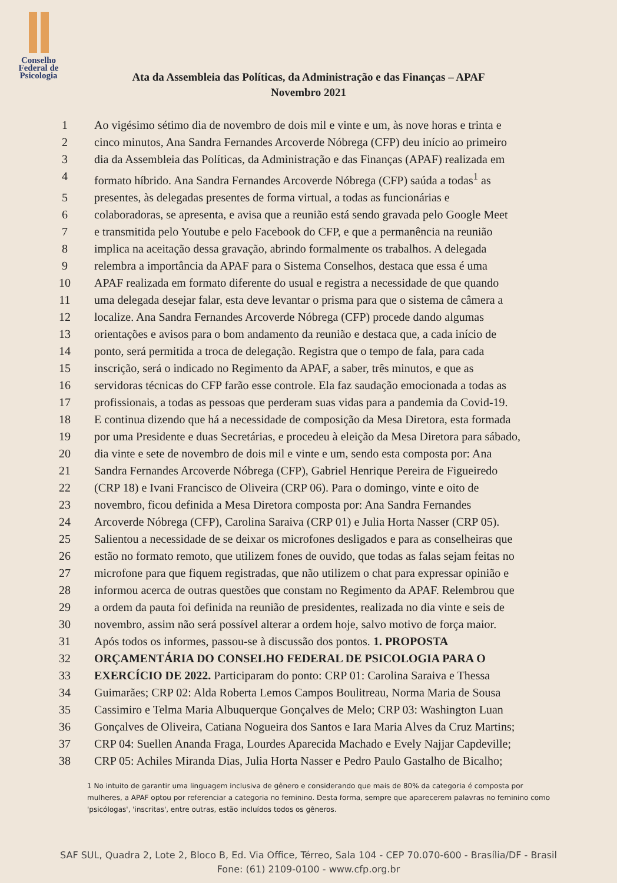Conselho
Federal de
Psicologia
Ata da Assembleia das Políticas, da Administração e das Finanças – APAF
Novembro 2021
1 Ao vigésimo sétimo dia de novembro de dois mil e vinte e um, às nove horas e trinta e
2 cinco minutos, Ana Sandra Fernandes Arcoverde Nóbrega (CFP) deu início ao primeiro
3 dia da Assembleia das Políticas, da Administração e das Finanças (APAF) realizada em
4 formato híbrido. Ana Sandra Fernandes Arcoverde Nóbrega (CFP) saúda a todas<sup>1</sup> as
5 presentes, às delegadas presentes de forma virtual, a todas as funcionárias e
6 colaboradoras, se apresenta, e avisa que a reunião está sendo gravada pelo Google Meet
7 e transmitida pelo Youtube e pelo Facebook do CFP, e que a permanência na reunião
8 implica na aceitação dessa gravação, abrindo formalmente os trabalhos. A delegada
9 relembra a importância da APAF para o Sistema Conselhos, destaca que essa é uma
10 APAF realizada em formato diferente do usual e registra a necessidade de que quando
11 uma delegada desejar falar, esta deve levantar o prisma para que o sistema de câmera a
12 localize. Ana Sandra Fernandes Arcoverde Nóbrega (CFP) procede dando algumas
13 orientações e avisos para o bom andamento da reunião e destaca que, a cada início de
14 ponto, será permitida a troca de delegação. Registra que o tempo de fala, para cada
15 inscrição, será o indicado no Regimento da APAF, a saber, três minutos, e que as
16 servidoras técnicas do CFP farão esse controle. Ela faz saudação emocionada a todas as
17 profissionais, a todas as pessoas que perderam suas vidas para a pandemia da Covid-19.
18 E continua dizendo que há a necessidade de composição da Mesa Diretora, esta formada
19 por uma Presidente e duas Secretárias, e procedeu à eleição da Mesa Diretora para sábado,
20 dia vinte e sete de novembro de dois mil e vinte e um, sendo esta composta por: Ana
21 Sandra Fernandes Arcoverde Nóbrega (CFP), Gabriel Henrique Pereira de Figueiredo
22 (CRP 18) e Ivani Francisco de Oliveira (CRP 06). Para o domingo, vinte e oito de
23 novembro, ficou definida a Mesa Diretora composta por: Ana Sandra Fernandes
24 Arcoverde Nóbrega (CFP), Carolina Saraiva (CRP 01) e Julia Horta Nasser (CRP 05).
25 Salientou a necessidade de se deixar os microfones desligados e para as conselheiras que
26 estão no formato remoto, que utilizem fones de ouvido, que todas as falas sejam feitas no
27 microfone para que fiquem registradas, que não utilizem o chat para expressar opinião e
28 informou acerca de outras questões que constam no Regimento da APAF. Relembrou que
29 a ordem da pauta foi definida na reunião de presidentes, realizada no dia vinte e seis de
30 novembro, assim não será possível alterar a ordem hoje, salvo motivo de força maior.
31 Após todos os informes, passou-se à discussão dos pontos. 1. PROPOSTA
32 ORÇAMENTÁRIA DO CONSELHO FEDERAL DE PSICOLOGIA PARA O
33 EXERCÍCIO DE 2022. Participaram do ponto: CRP 01: Carolina Saraiva e Thessa
34 Guimarães; CRP 02: Alda Roberta Lemos Campos Boulitreau, Norma Maria de Sousa
35 Cassimiro e Telma Maria Albuquerque Gonçalves de Melo; CRP 03: Washington Luan
36 Gonçalves de Oliveira, Catiana Nogueira dos Santos e Iara Maria Alves da Cruz Martins;
37 CRP 04: Suellen Ananda Fraga, Lourdes Aparecida Machado e Evely Najjar Capdeville;
38 CRP 05: Achiles Miranda Dias, Julia Horta Nasser e Pedro Paulo Gastalho de Bicalho;
1 No intuito de garantir uma linguagem inclusiva de gênero e considerando que mais de 80% da categoria é composta por mulheres, a APAF optou por referenciar a categoria no feminino. Desta forma, sempre que aparecerem palavras no feminino como 'psicólogas', 'inscritas', entre outras, estão incluídos todos os gêneros.
SAF SUL, Quadra 2, Lote 2, Bloco B, Ed. Via Office, Térreo, Sala 104 - CEP 70.070-600 - Brasília/DF - Brasil
Fone: (61) 2109-0100 - www.cfp.org.br